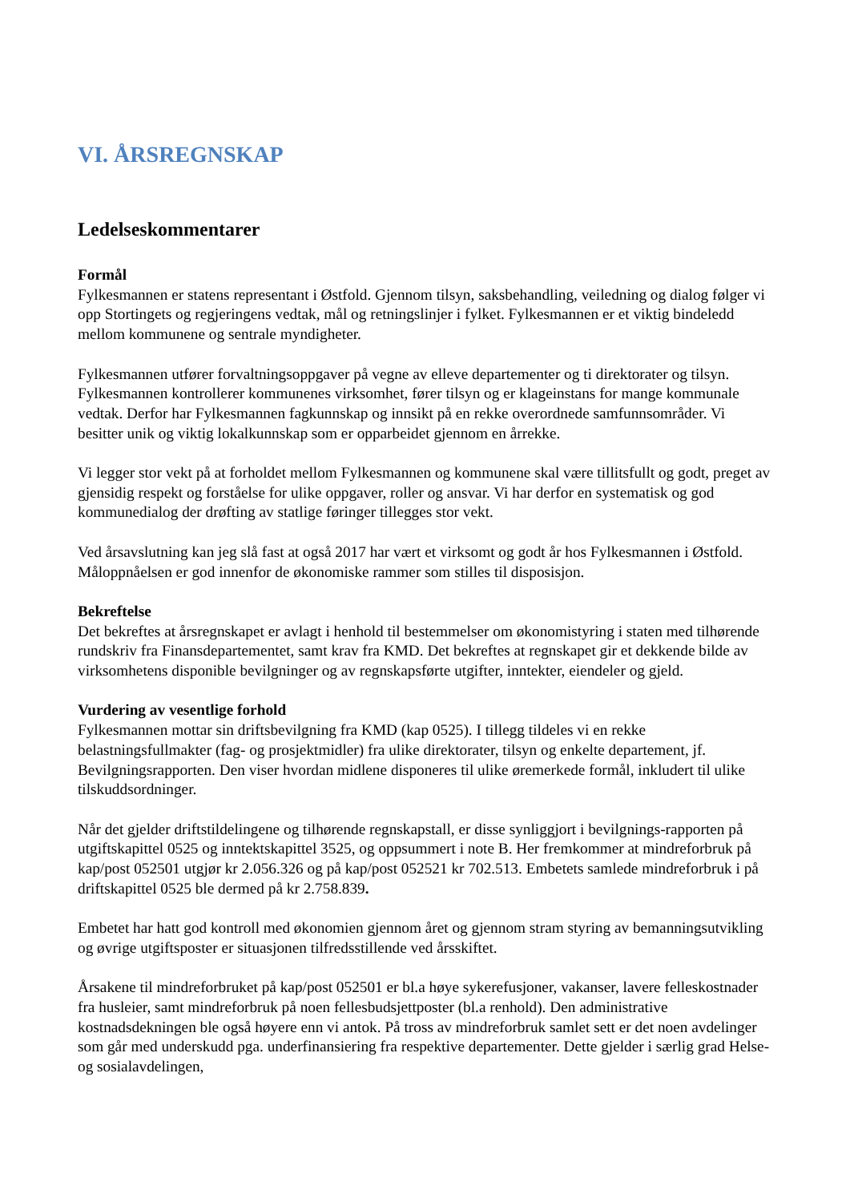VI. ÅRSREGNSKAP
Ledelseskommentarer
Formål
Fylkesmannen er statens representant i Østfold. Gjennom tilsyn, saksbehandling, veiledning og dialog følger vi opp Stortingets og regjeringens vedtak, mål og retningslinjer i fylket. Fylkesmannen er et viktig bindeledd mellom kommunene og sentrale myndigheter.
Fylkesmannen utfører forvaltningsoppgaver på vegne av elleve departementer og ti direktorater og tilsyn. Fylkesmannen kontrollerer kommunenes virksomhet, fører tilsyn og er klageinstans for mange kommunale vedtak. Derfor har Fylkesmannen fagkunnskap og innsikt på en rekke overordnede samfunnsområder. Vi besitter unik og viktig lokalkunnskap som er opparbeidet gjennom en årrekke.
Vi legger stor vekt på at forholdet mellom Fylkesmannen og kommunene skal være tillitsfullt og godt, preget av gjensidig respekt og forståelse for ulike oppgaver, roller og ansvar. Vi har derfor en systematisk og god kommunedialog der drøfting av statlige føringer tillegges stor vekt.
Ved årsavslutning kan jeg slå fast at også 2017 har vært et virksomt og godt år hos Fylkesmannen i Østfold. Måloppnåelsen er god innenfor de økonomiske rammer som stilles til disposisjon.
Bekreftelse
Det bekreftes at årsregnskapet er avlagt i henhold til bestemmelser om økonomistyring i staten med tilhørende rundskriv fra Finansdepartementet, samt krav fra KMD. Det bekreftes at regnskapet gir et dekkende bilde av virksomhetens disponible bevilgninger og av regnskapsførte utgifter, inntekter, eiendeler og gjeld.
Vurdering av vesentlige forhold
Fylkesmannen mottar sin driftsbevilgning fra KMD (kap 0525). I tillegg tildeles vi en rekke belastningsfullmakter (fag- og prosjektmidler) fra ulike direktorater, tilsyn og enkelte departement, jf. Bevilgningsrapporten. Den viser hvordan midlene disponeres til ulike øremerkede formål, inkludert til ulike tilskuddsordninger.
Når det gjelder driftstildelingene og tilhørende regnskapstall, er disse synliggjort i bevilgnings-rapporten på utgiftskapittel 0525 og inntektskapittel 3525, og oppsummert i note B. Her fremkommer at mindreforbruk på kap/post 052501 utgjør kr 2.056.326 og på kap/post 052521 kr 702.513. Embetets samlede mindreforbruk i på driftskapittel 0525 ble dermed på kr 2.758.839.
Embetet har hatt god kontroll med økonomien gjennom året og gjennom stram styring av bemanningsutvikling og øvrige utgiftsposter er situasjonen tilfredsstillende ved årsskiftet.
Årsakene til mindreforbruket på kap/post 052501 er bl.a høye sykerefusjoner, vakanser, lavere felleskostnader fra husleier, samt mindreforbruk på noen fellesbudsjettposter (bl.a renhold). Den administrative kostnadsdekningen ble også høyere enn vi antok. På tross av mindreforbruk samlet sett er det noen avdelinger som går med underskudd pga. underfinansiering fra respektive departementer. Dette gjelder i særlig grad Helse- og sosialavdelingen,